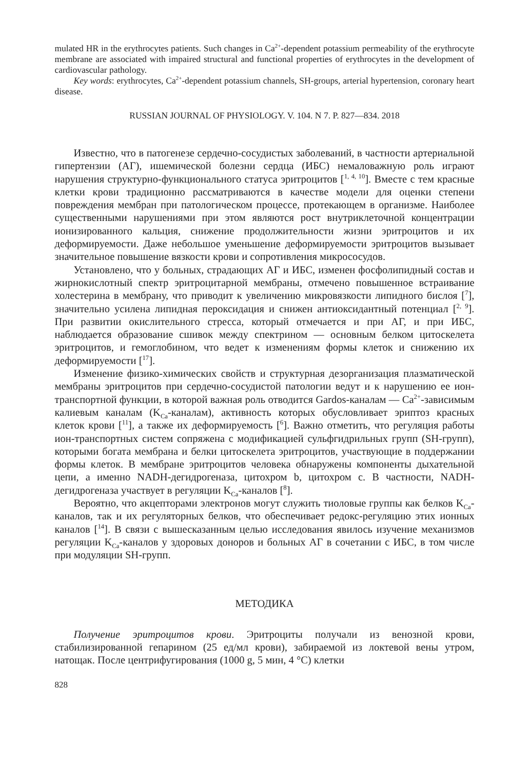mulated HR in the erythrocytes patients. Such changes in Ca<sup>2+</sup>-dependent potassium permeability of the erythrocyte membrane are associated with impaired structural and functional properties of erythrocytes in the development of cardiovascular pathology.
Key words: erythrocytes, Ca<sup>2+</sup>-dependent potassium channels, SH-groups, arterial hypertension, coronary heart disease.
RUSSIAN JOURNAL OF PHYSIOLOGY. V. 104. N 7. P. 827—834. 2018
Известно, что в патогенезе сердечно-сосудистых заболеваний, в частности артериальной гипертензии (АГ), ишемической болезни сердца (ИБС) немаловажную роль играют нарушения структурно-функционального статуса эритроцитов [<sup>1, 4, 10</sup>]. Вместе с тем красные клетки крови традиционно рассматриваются в качестве модели для оценки степени повреждения мембран при патологическом процессе, протекающем в организме. Наиболее существенными нарушениями при этом являются рост внутриклеточной концентрации ионизированного кальция, снижение продолжительности жизни эритроцитов и их деформируемости. Даже небольшое уменьшение деформируемости эритроцитов вызывает значительное повышение вязкости крови и сопротивления микрососудов.
Установлено, что у больных, страдающих АГ и ИБС, изменен фосфолипидный состав и жирнокислотный спектр эритроцитарной мембраны, отмечено повышенное встраивание холестерина в мембрану, что приводит к увеличению микровязкости липидного бислоя [<sup>7</sup>], значительно усилена липидная пероксидация и снижен антиоксидантный потенциал [<sup>2, 9</sup>]. При развитии окислительного стресса, который отмечается и при АГ, и при ИБС, наблюдается образование сшивок между спектрином — основным белком цитоскелета эритроцитов, и гемоглобином, что ведет к изменениям формы клеток и снижению их деформируемости [<sup>17</sup>].
Изменение физико-химических свойств и структурная дезорганизация плазматической мембраны эритроцитов при сердечно-сосудистой патологии ведут и к нарушению ее ион-транспортной функции, в которой важная роль отводится Gardos-каналам — Ca<sup>2+</sup>-зависимым калиевым каналам (K<sub>Ca</sub>-каналам), активность которых обусловливает эриптоз красных клеток крови [<sup>11</sup>], а также их деформируемость [<sup>6</sup>]. Важно отметить, что регуляция работы ион-транспортных систем сопряжена с модификацией сульфгидрильных групп (SH-групп), которыми богата мембрана и белки цитоскелета эритроцитов, участвующие в поддержании формы клеток. В мембране эритроцитов человека обнаружены компоненты дыхательной цепи, а именно NADH-дегидрогеназа, цитохром b, цитохром c. В частности, NADH-дегидрогеназа участвует в регуляции K<sub>Ca</sub>-каналов [<sup>8</sup>].
Вероятно, что акцепторами электронов могут служить тиоловые группы как белков K<sub>Ca</sub>-каналов, так и их регуляторных белков, что обеспечивает редокс-регуляцию этих ионных каналов [<sup>14</sup>]. В связи с вышесказанным целью исследования явилось изучение механизмов регуляции K<sub>Ca</sub>-каналов у здоровых доноров и больных АГ в сочетании с ИБС, в том числе при модуляции SH-групп.
МЕТОДИКА
Получение эритроцитов крови. Эритроциты получали из венозной крови, стабилизированной гепарином (25 ед/мл крови), забираемой из локтевой вены утром, натощак. После центрифугирования (1000 g, 5 мин, 4 °C) клетки
828